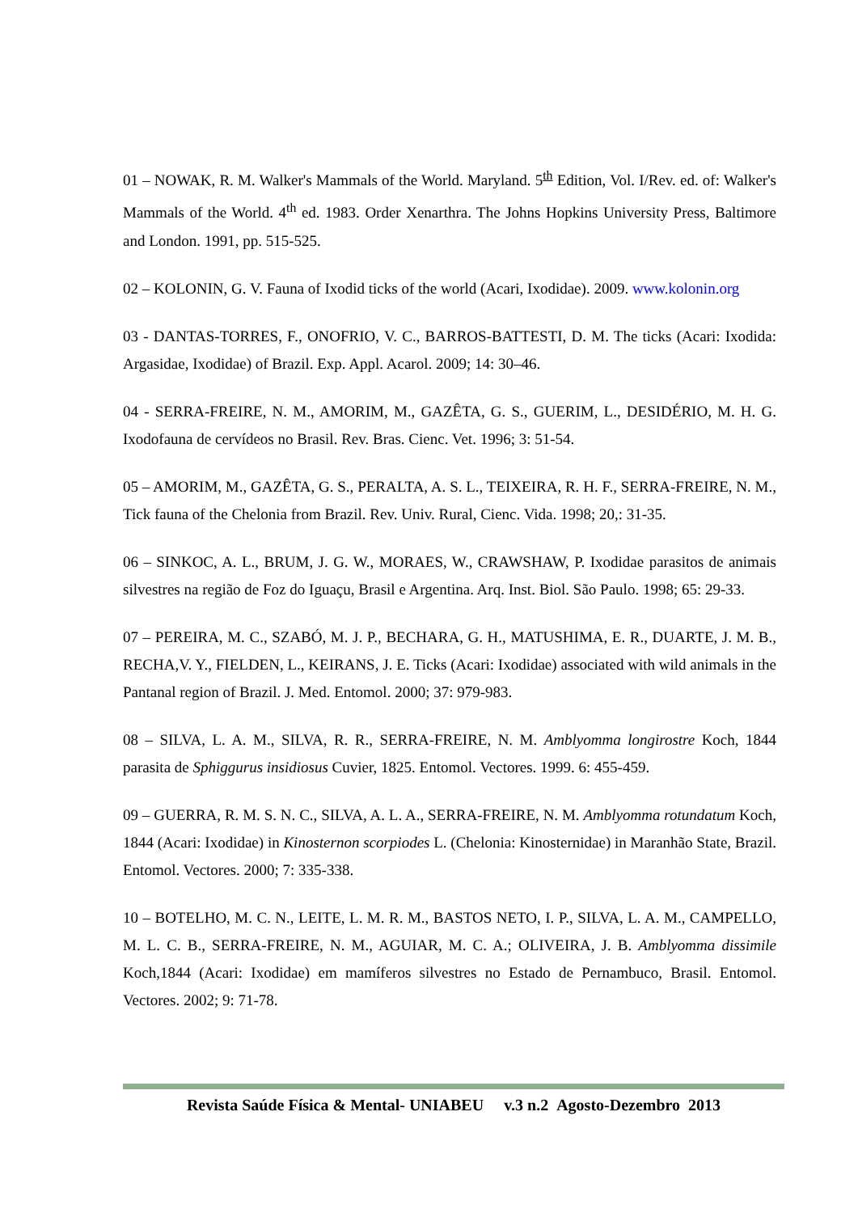01 – NOWAK, R. M. Walker's Mammals of the World. Maryland. 5<sup>th</sup> Edition, Vol. I/Rev. ed. of: Walker's Mammals of the World. 4<sup>th</sup> ed. 1983. Order Xenarthra. The Johns Hopkins University Press, Baltimore and London. 1991, pp. 515-525.
02 – KOLONIN, G. V. Fauna of Ixodid ticks of the world (Acari, Ixodidae). 2009. www.kolonin.org
03 - DANTAS-TORRES, F., ONOFRIO, V. C., BARROS-BATTESTI, D. M. The ticks (Acari: Ixodida: Argasidae, Ixodidae) of Brazil. Exp. Appl. Acarol. 2009; 14: 30–46.
04 - SERRA-FREIRE, N. M., AMORIM, M., GAZÊTA, G. S., GUERIM, L., DESIDÉRIO, M. H. G. Ixodofauna de cervídeos no Brasil. Rev. Bras. Cienc. Vet. 1996; 3: 51-54.
05 – AMORIM, M., GAZÊTA, G. S., PERALTA, A. S. L., TEIXEIRA, R. H. F., SERRA-FREIRE, N. M., Tick fauna of the Chelonia from Brazil. Rev. Univ. Rural, Cienc. Vida. 1998; 20,: 31-35.
06 – SINKOC, A. L., BRUM, J. G. W., MORAES, W., CRAWSHAW, P. Ixodidae parasitos de animais silvestres na região de Foz do Iguaçu, Brasil e Argentina. Arq. Inst. Biol. São Paulo. 1998; 65: 29-33.
07 – PEREIRA, M. C., SZABÓ, M. J. P., BECHARA, G. H., MATUSHIMA, E. R., DUARTE, J. M. B., RECHA,V. Y., FIELDEN, L., KEIRANS, J. E. Ticks (Acari: Ixodidae) associated with wild animals in the Pantanal region of Brazil. J. Med. Entomol. 2000; 37: 979-983.
08 – SILVA, L. A. M., SILVA, R. R., SERRA-FREIRE, N. M. Amblyomma longirostre Koch, 1844 parasita de Sphiggurus insidiosus Cuvier, 1825. Entomol. Vectores. 1999. 6: 455-459.
09 – GUERRA, R. M. S. N. C., SILVA, A. L. A., SERRA-FREIRE, N. M. Amblyomma rotundatum Koch, 1844 (Acari: Ixodidae) in Kinosternon scorpiodes L. (Chelonia: Kinosternidae) in Maranhão State, Brazil. Entomol. Vectores. 2000; 7: 335-338.
10 – BOTELHO, M. C. N., LEITE, L. M. R. M., BASTOS NETO, I. P., SILVA, L. A. M., CAMPELLO, M. L. C. B., SERRA-FREIRE, N. M., AGUIAR, M. C. A.; OLIVEIRA, J. B. Amblyomma dissimile Koch,1844 (Acari: Ixodidae) em mamíferos silvestres no Estado de Pernambuco, Brasil. Entomol. Vectores. 2002; 9: 71-78.
Revista Saúde Física & Mental- UNIABEU v.3 n.2 Agosto-Dezembro 2013